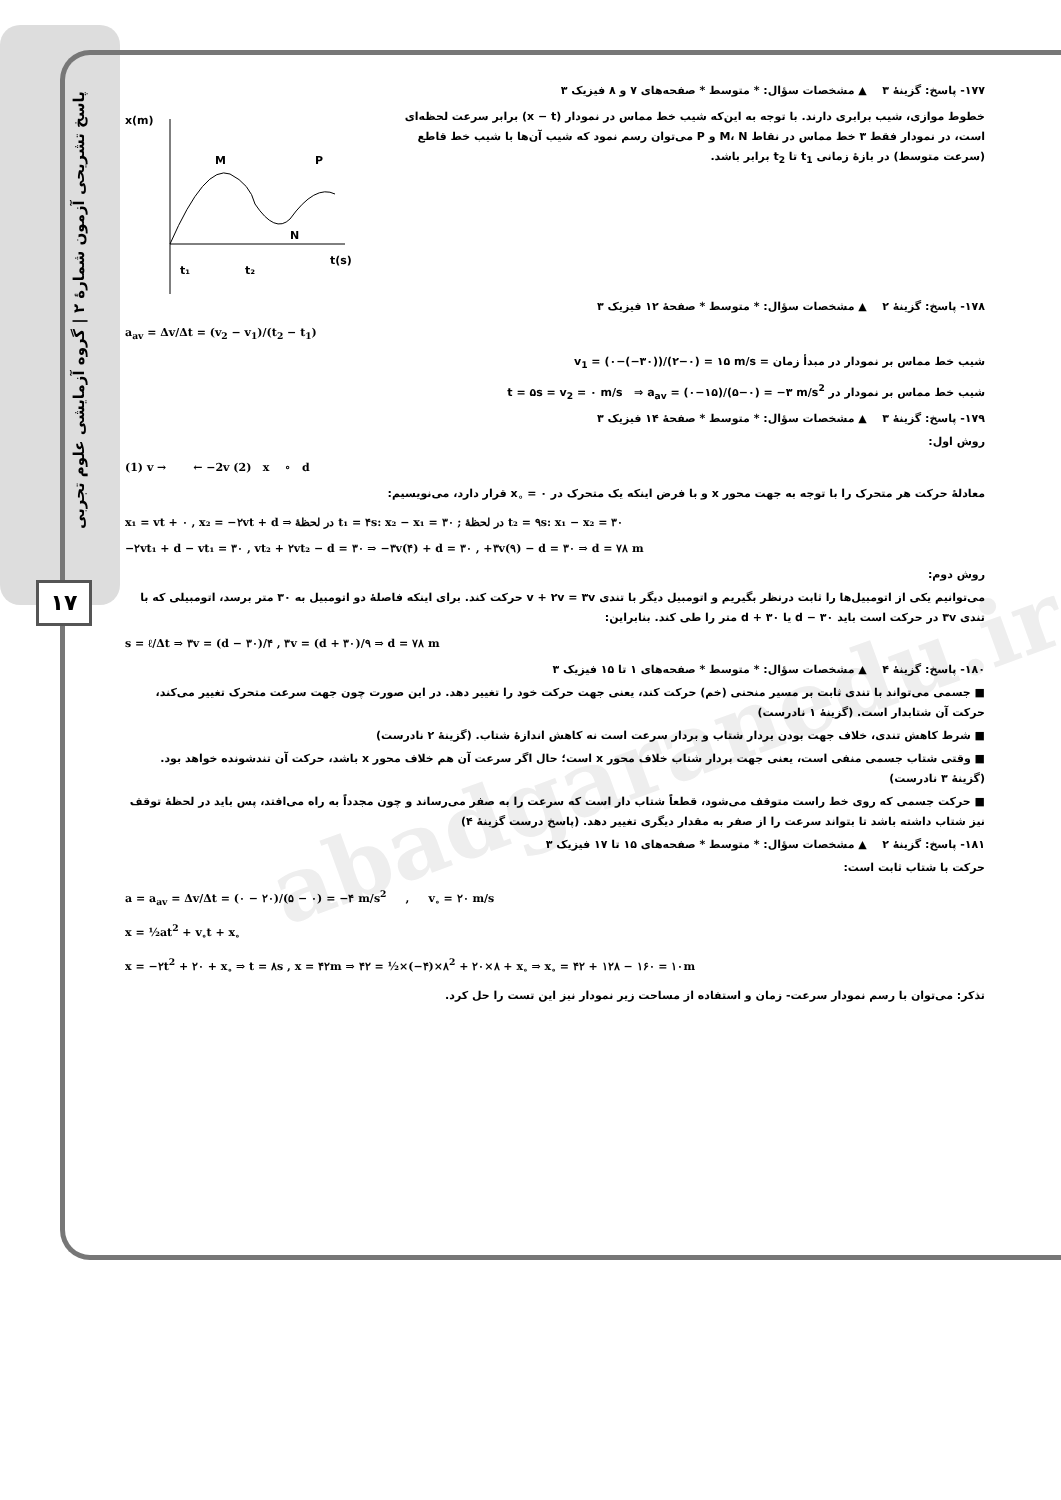پاسخ تشریحی آزمون شمارهٔ ۲ | گروه آزمایشی علوم تجربی
۱۷
abadgaranedu.ir
۱۷۷- پاسخ: گزینهٔ ۳ ▲ مشخصات سؤال: * متوسط * صفحه‌های ۷ و ۸ فیزیک ۳
خطوط موازی، شیب برابری دارند. با توجه به این‌که شیب خط مماس در نمودار (x − t) برابر سرعت لحظه‌ای است، در نمودار فقط ۳ خط مماس در نقاط M، N و P می‌توان رسم نمود که شیب آن‌ها با شیب خط قاطع (سرعت متوسط) در بازهٔ زمانی t<sub>1</sub> تا t<sub>2</sub> برابر باشد.
x(m)
t(s)
M
N
P
t₁
t₂
۱۷۸- پاسخ: گزینهٔ ۲ ▲ مشخصات سؤال: * متوسط * صفحهٔ ۱۲ فیزیک ۳
a<sub>av</sub> = Δv/Δt = (v<sub>2</sub> − v<sub>1</sub>)/(t<sub>2</sub> − t<sub>1</sub>)
شیب خط مماس بر نمودار در مبدأ زمان = v<sub>1</sub> = (۰−(−۳۰))/(۲−۰) = ۱۵ m/s
شیب خط مماس بر نمودار در t = ۵s = v<sub>2</sub> = ۰ m/s ⇒ a<sub>av</sub> = (۰−۱۵)/(۵−۰) = −۳ m/s<sup>2</sup>
۱۷۹- پاسخ: گزینهٔ ۳ ▲ مشخصات سؤال: * متوسط * صفحهٔ ۱۴ فیزیک ۳
روش اول:
(1) v → ← −2v (2) x ∘ d
معادلهٔ حرکت هر متحرک را با توجه به جهت محور x و با فرض اینکه یک متحرک در x<sub>∘</sub> = ۰ قرار دارد، می‌نویسیم:
x₁ = vt + ۰ , x₂ = −۲vt + d ⇒ در لحظهٔ t₁ = ۴s: x₂ − x₁ = ۳۰ ; در لحظهٔ t₂ = ۹s: x₁ − x₂ = ۳۰
−۲vt₁ + d − vt₁ = ۳۰ , vt₂ + ۲vt₂ − d = ۳۰ ⇒ −۳v(۴) + d = ۳۰ , +۳v(۹) − d = ۳۰ ⇒ d = ۷۸ m
روش دوم:
می‌توانیم یکی از اتومبیل‌ها را ثابت درنظر بگیریم و اتومبیل دیگر با تندی v + ۲v = ۳v حرکت کند. برای اینکه فاصلهٔ دو اتومبیل به ۳۰ متر برسد، اتومبیلی که با تندی ۳v در حرکت است باید d − ۳۰ یا d + ۳۰ متر را طی کند. بنابراین:
s = ℓ/Δt ⇒ ۳v = (d − ۳۰)/۴ , ۳v = (d + ۳۰)/۹ ⇒ d = ۷۸ m
۱۸۰- پاسخ: گزینهٔ ۴ ▲ مشخصات سؤال: * متوسط * صفحه‌های ۱ تا ۱۵ فیزیک ۳
■ جسمی می‌تواند با تندی ثابت بر مسیر منحنی (خم) حرکت کند، یعنی جهت حرکت خود را تغییر دهد. در این صورت چون جهت سرعت متحرک تغییر می‌کند، حرکت آن شتابدار است. (گزینهٔ ۱ نادرست)
■ شرط کاهش تندی، خلاف جهت بودن بردار شتاب و بردار سرعت است نه کاهش اندازهٔ شتاب. (گزینهٔ ۲ نادرست)
■ وقتی شتاب جسمی منفی است، یعنی جهت بردار شتاب خلاف محور x است؛ حال اگر سرعت آن هم خلاف محور x باشد، حرکت آن تندشونده خواهد بود. (گزینهٔ ۳ نادرست)
■ حرکت جسمی که روی خط راست متوقف می‌شود، قطعاً شتاب دار است که سرعت را به صفر می‌رساند و چون مجدداً به راه می‌افتد، پس باید در لحظهٔ توقف نیز شتاب داشته باشد تا بتواند سرعت را از صفر به مقدار دیگری تغییر دهد. (پاسخ درست گزینهٔ ۴)
۱۸۱- پاسخ: گزینهٔ ۲ ▲ مشخصات سؤال: * متوسط * صفحه‌های ۱۵ تا ۱۷ فیزیک ۳
حرکت با شتاب ثابت است:
a = a<sub>av</sub> = Δv/Δt = (۰ − ۲۰)/(۵ − ۰) = −۴ m/s<sup>2</sup> , v<sub>∘</sub> = ۲۰ m/s
x = ½at<sup>2</sup> + v<sub>∘</sub>t + x<sub>∘</sub>
x = −۲t<sup>2</sup> + ۲۰ + x<sub>∘</sub> ⇒ t = ۸s , x = ۴۲m ⇒ ۴۲ = ½×(−۴)×۸<sup>2</sup> + ۲۰×۸ + x<sub>∘</sub> ⇒ x<sub>∘</sub> = ۴۲ + ۱۲۸ − ۱۶۰ = ۱۰m
تذکر: می‌توان با رسم نمودار سرعت- زمان و استفاده از مساحت زیر نمودار نیز این تست را حل کرد.